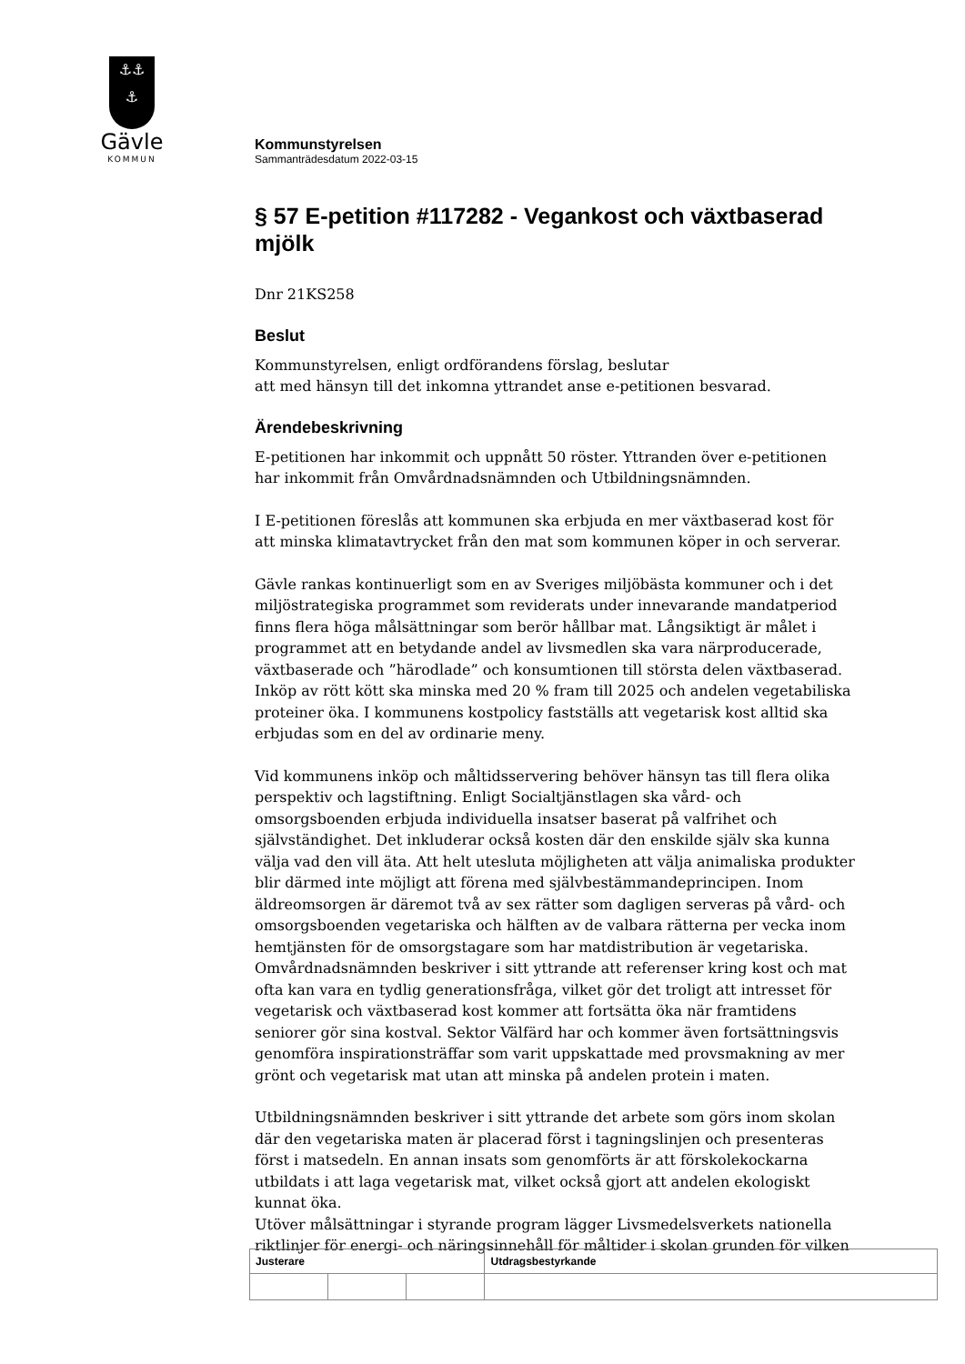⚓⚓
⚓
Gävle
KOMMUN
Kommunstyrelsen
Sammanträdesdatum 2022-03-15
§ 57 E-petition #117282 - Vegankost och växtbaserad mjölk
Dnr 21KS258
Beslut
Kommunstyrelsen, enligt ordförandens förslag, beslutar
att med hänsyn till det inkomna yttrandet anse e-petitionen besvarad.
Ärendebeskrivning
E-petitionen har inkommit och uppnått 50 röster. Yttranden över e-petitionen har inkommit från Omvårdnadsnämnden och Utbildningsnämnden.
I E-petitionen föreslås att kommunen ska erbjuda en mer växtbaserad kost för att minska klimatavtrycket från den mat som kommunen köper in och serverar.
Gävle rankas kontinuerligt som en av Sveriges miljöbästa kommuner och i det miljöstrategiska programmet som reviderats under innevarande mandatperiod finns flera höga målsättningar som berör hållbar mat. Långsiktigt är målet i programmet att en betydande andel av livsmedlen ska vara närproducerade, växtbaserade och ”härodlade” och konsumtionen till största delen växtbaserad. Inköp av rött kött ska minska med 20 % fram till 2025 och andelen vegetabiliska proteiner öka. I kommunens kostpolicy fastställs att vegetarisk kost alltid ska erbjudas som en del av ordinarie meny.
Vid kommunens inköp och måltidsservering behöver hänsyn tas till flera olika perspektiv och lagstiftning. Enligt Socialtjänstlagen ska vård- och omsorgsboenden erbjuda individuella insatser baserat på valfrihet och självständighet. Det inkluderar också kosten där den enskilde själv ska kunna välja vad den vill äta. Att helt utesluta möjligheten att välja animaliska produkter blir därmed inte möjligt att förena med självbestämmandeprincipen. Inom äldreomsorgen är däremot två av sex rätter som dagligen serveras på vård- och omsorgsboenden vegetariska och hälften av de valbara rätterna per vecka inom hemtjänsten för de omsorgstagare som har matdistribution är vegetariska. Omvårdnadsnämnden beskriver i sitt yttrande att referenser kring kost och mat ofta kan vara en tydlig generationsfråga, vilket gör det troligt att intresset för vegetarisk och växtbaserad kost kommer att fortsätta öka när framtidens seniorer gör sina kostval. Sektor Välfärd har och kommer även fortsättningsvis genomföra inspirationsträffar som varit uppskattade med provsmakning av mer grönt och vegetarisk mat utan att minska på andelen protein i maten.
Utbildningsnämnden beskriver i sitt yttrande det arbete som görs inom skolan där den vegetariska maten är placerad först i tagningslinjen och presenteras först i matsedeln. En annan insats som genomförts är att förskolekockarna utbildats i att laga vegetarisk mat, vilket också gjort att andelen ekologiskt kunnat öka.
Utöver målsättningar i styrande program lägger Livsmedelsverkets nationella riktlinjer för energi- och näringsinnehåll för måltider i skolan grunden för vilken
| Justerare | | | Utdragsbestyrkande |
| --- | --- | --- | --- |